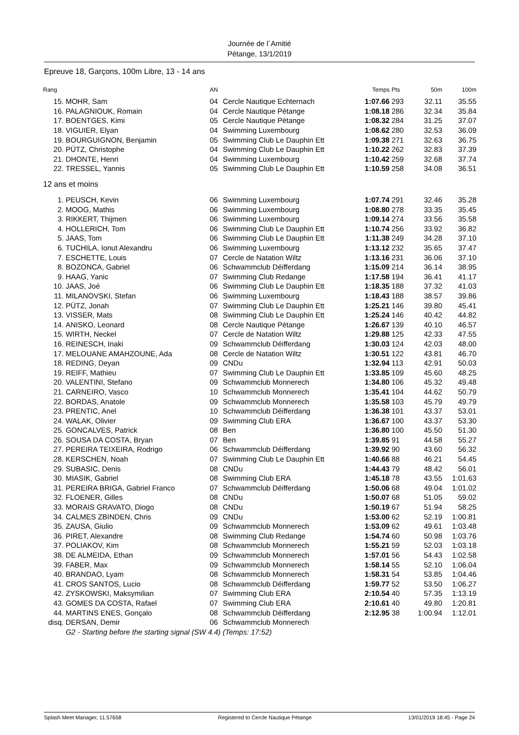Journée de l´Amitié
Pétange, 13/1/2019
Epreuve 18, Garçons, 100m Libre, 13 - 14 ans
| Rang | | AN | | Temps | Pts | 50m | 100m |
| --- | --- | --- | --- | --- | --- | --- | --- |
| 15. | MOHR, Sam | 04 | Cercle Nautique Echternach | 1:07.66 | 293 | 32.11 | 35.55 |
| 16. | PALAGNIOUK, Romain | 04 | Cercle Nautique Pétange | 1:08.18 | 286 | 32.34 | 35.84 |
| 17. | BOENTGES, Kimi | 05 | Cercle Nautique Pétange | 1:08.32 | 284 | 31.25 | 37.07 |
| 18. | VIGUIER, Elyan | 04 | Swimming Luxembourg | 1:08.62 | 280 | 32.53 | 36.09 |
| 19. | BOURGUIGNON, Benjamin | 05 | Swimming Club Le Dauphin Ett | 1:09.38 | 271 | 32.63 | 36.75 |
| 20. | PÜTZ, Christophe | 04 | Swimming Club Le Dauphin Ett | 1:10.22 | 262 | 32.83 | 37.39 |
| 21. | DHONTE, Henri | 04 | Swimming Luxembourg | 1:10.42 | 259 | 32.68 | 37.74 |
| 22. | TRESSEL, Yannis | 05 | Swimming Club Le Dauphin Ett | 1:10.59 | 258 | 34.08 | 36.51 |
| 12 ans et moins | | | | | | | |
| 1. | PEUSCH, Kevin | 06 | Swimming Luxembourg | 1:07.74 | 291 | 32.46 | 35.28 |
| 2. | MOOG, Mathis | 06 | Swimming Luxembourg | 1:08.80 | 278 | 33.35 | 35.45 |
| 3. | RIKKERT, Thijmen | 06 | Swimming Luxembourg | 1:09.14 | 274 | 33.56 | 35.58 |
| 4. | HOLLERICH, Tom | 06 | Swimming Club Le Dauphin Ett | 1:10.74 | 256 | 33.92 | 36.82 |
| 5. | JAAS, Tom | 06 | Swimming Club Le Dauphin Ett | 1:11.38 | 249 | 34.28 | 37.10 |
| 6. | TUCHILA, Ionut Alexandru | 06 | Swimming Luxembourg | 1:13.12 | 232 | 35.65 | 37.47 |
| 7. | ESCHETTE, Louis | 07 | Cercle de Natation Wiltz | 1:13.16 | 231 | 36.06 | 37.10 |
| 8. | BOZONCA, Gabriel | 06 | Schwammclub Déifferdang | 1:15.09 | 214 | 36.14 | 38.95 |
| 9. | HAAG, Yanic | 07 | Swimming Club Redange | 1:17.58 | 194 | 36.41 | 41.17 |
| 10. | JAAS, Joé | 06 | Swimming Club Le Dauphin Ett | 1:18.35 | 188 | 37.32 | 41.03 |
| 11. | MILANOVSKI, Stefan | 06 | Swimming Luxembourg | 1:18.43 | 188 | 38.57 | 39.86 |
| 12. | PÜTZ, Jonah | 07 | Swimming Club Le Dauphin Ett | 1:25.21 | 146 | 39.80 | 45.41 |
| 13. | VISSER, Mats | 08 | Swimming Club Le Dauphin Ett | 1:25.24 | 146 | 40.42 | 44.82 |
| 14. | ANISKO, Leonard | 08 | Cercle Nautique Pétange | 1:26.67 | 139 | 40.10 | 46.57 |
| 15. | WIRTH, Neckel | 07 | Cercle de Natation Wiltz | 1:29.88 | 125 | 42.33 | 47.55 |
| 16. | REINESCH, Inaki | 09 | Schwammclub Déifferdang | 1:30.03 | 124 | 42.03 | 48.00 |
| 17. | MELOUANE AMAHZOUNE, Ada | 08 | Cercle de Natation Wiltz | 1:30.51 | 122 | 43.81 | 46.70 |
| 18. | REDING, Deyan | 09 | CNDu | 1:32.94 | 113 | 42.91 | 50.03 |
| 19. | REIFF, Mathieu | 07 | Swimming Club Le Dauphin Ett | 1:33.85 | 109 | 45.60 | 48.25 |
| 20. | VALENTINI, Stefano | 09 | Schwammclub Monnerech | 1:34.80 | 106 | 45.32 | 49.48 |
| 21. | CARNEIRO, Vasco | 10 | Schwammclub Monnerech | 1:35.41 | 104 | 44.62 | 50.79 |
| 22. | BORDAS, Anatole | 09 | Schwammclub Monnerech | 1:35.58 | 103 | 45.79 | 49.79 |
| 23. | PRENTIC, Anel | 10 | Schwammclub Déifferdang | 1:36.38 | 101 | 43.37 | 53.01 |
| 24. | WALAK, Olivier | 09 | Swimming Club ERA | 1:36.67 | 100 | 43.37 | 53.30 |
| 25. | GONCALVES, Patrick | 08 | Ben | 1:36.80 | 100 | 45.50 | 51.30 |
| 26. | SOUSA DA COSTA, Bryan | 07 | Ben | 1:39.85 | 91 | 44.58 | 55.27 |
| 27. | PEREIRA TEIXEIRA, Rodrigo | 06 | Schwammclub Déifferdang | 1:39.92 | 90 | 43.60 | 56.32 |
| 28. | KERSCHEN, Noah | 07 | Swimming Club Le Dauphin Ett | 1:40.66 | 88 | 46.21 | 54.45 |
| 29. | SUBASIC, Denis | 08 | CNDu | 1:44.43 | 79 | 48.42 | 56.01 |
| 30. | MIASIK, Gabriel | 08 | Swimming Club ERA | 1:45.18 | 78 | 43.55 | 1:01.63 |
| 31. | PEREIRA BRIGA, Gabriel Franco | 07 | Schwammclub Déifferdang | 1:50.06 | 68 | 49.04 | 1:01.02 |
| 32. | FLOENER, Gilles | 08 | CNDu | 1:50.07 | 68 | 51.05 | 59.02 |
| 33. | MORAIS GRAVATO, Diogo | 08 | CNDu | 1:50.19 | 67 | 51.94 | 58.25 |
| 34. | CALMES ZBINDEN, Chris | 09 | CNDu | 1:53.00 | 62 | 52.19 | 1:00.81 |
| 35. | ZAUSA, Giulio | 09 | Schwammclub Monnerech | 1:53.09 | 62 | 49.61 | 1:03.48 |
| 36. | PIRET, Alexandre | 08 | Swimming Club Redange | 1:54.74 | 60 | 50.98 | 1:03.76 |
| 37. | POLIAKOV, Kim | 08 | Schwammclub Monnerech | 1:55.21 | 59 | 52.03 | 1:03.18 |
| 38. | DE ALMEIDA, Ethan | 09 | Schwammclub Monnerech | 1:57.01 | 56 | 54.43 | 1:02.58 |
| 39. | FABER, Max | 09 | Schwammclub Monnerech | 1:58.14 | 55 | 52.10 | 1:06.04 |
| 40. | BRANDAO, Lyam | 08 | Schwammclub Monnerech | 1:58.31 | 54 | 53.85 | 1:04.46 |
| 41. | CROS SANTOS, Lucio | 08 | Schwammclub Déifferdang | 1:59.77 | 52 | 53.50 | 1:06.27 |
| 42. | ZYSKOWSKI, Maksymilian | 07 | Swimming Club ERA | 2:10.54 | 40 | 57.35 | 1:13.19 |
| 43. | GOMES DA COSTA, Rafael | 07 | Swimming Club ERA | 2:10.61 | 40 | 49.80 | 1:20.81 |
| 44. | MARTINS ENES, Gonçalo | 08 | Schwammclub Déifferdang | 2:12.95 | 38 | 1:00.94 | 1:12.01 |
| disq. | DERSAN, Demir | 06 | Schwammclub Monnerech | | | | |
| | G2 - Starting before the starting signal (SW 4.4) (Temps: 17:52) | | | | | | |
Splash Meet Manager, 11.57658 Registered to Cercle Nautique Pétange 13/01/2019 18:45 - Page 24